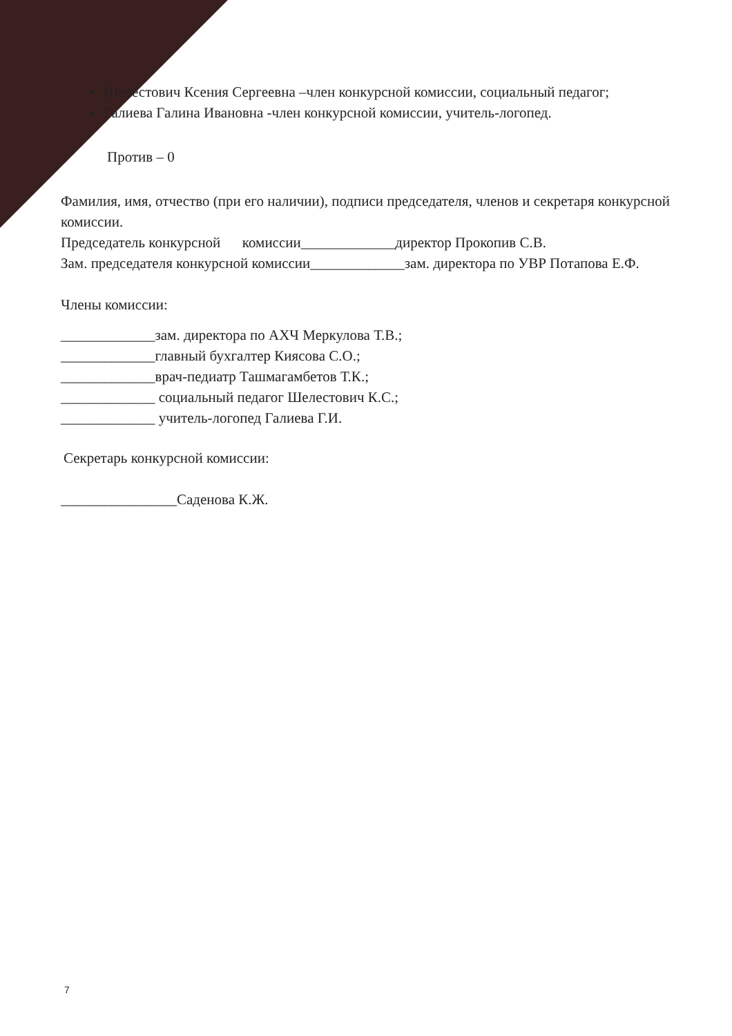Шелестович Ксения Сергеевна –член конкурсной комиссии, социальный педагог;
Галиева Галина Ивановна -член конкурсной комиссии, учитель-логопед.
Против – 0
Фамилия, имя, отчество (при его наличии), подписи председателя, членов и секретаря конкурсной комиссии.
Председатель конкурсной комиссии_____________директор Прокопив С.В.
Зам. председателя конкурсной комиссии_____________зам. директора по УВР Потапова Е.Ф.
Члены комиссии:
_____________зам. директора по АХЧ Меркулова Т.В.;
_____________главный бухгалтер Киясова С.О.;
_____________врач-педиатр Ташмагамбетов Т.К.;
_____________ социальный педагог Шелестович К.С.;
_____________ учитель-логопед Галиева Г.И.
Секретарь конкурсной комиссии:
________________Саденова К.Ж.
7